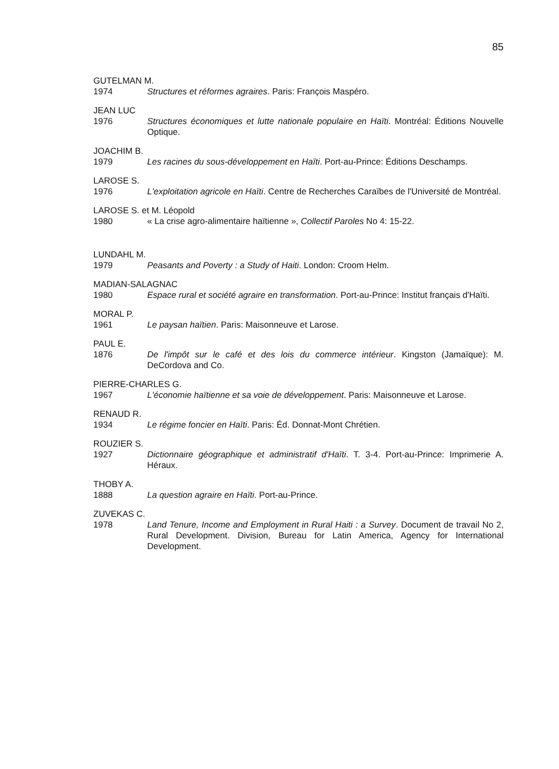85
GUTELMAN M.
1974 Structures et réformes agraires. Paris: François Maspéro.
JEAN LUC
1976 Structures économiques et lutte nationale populaire en Haïti. Montréal: Éditions Nouvelle Optique.
JOACHIM B.
1979 Les racines du sous-développement en Haïti. Port-au-Prince: Éditions Deschamps.
LAROSE S.
1976 L'exploitation agricole en Haïti. Centre de Recherches Caraïbes de l'Université de Montréal.
LAROSE S. et M. Léopold
1980 « La crise agro-alimentaire haïtienne », Collectif Paroles No 4: 15-22.
LUNDAHL M.
1979 Peasants and Poverty : a Study of Haiti. London: Croom Helm.
MADIAN-SALAGNAC
1980 Espace rural et société agraire en transformation. Port-au-Prince: Institut français d'Haïti.
MORAL P.
1961 Le paysan haïtien. Paris: Maisonneuve et Larose.
PAUL E.
1876 De l'impôt sur le café et des lois du commerce intérieur. Kingston (Jamaïque): M. DeCordova and Co.
PIERRE-CHARLES G.
1967 L'économie haïtienne et sa voie de développement. Paris: Maisonneuve et Larose.
RENAUD R.
1934 Le régime foncier en Haïti. Paris: Éd. Donnat-Mont Chrétien.
ROUZIER S.
1927 Dictionnaire géographique et administratif d'Haïti. T. 3-4. Port-au-Prince: Imprimerie A. Héraux.
THOBY A.
1888 La question agraire en Haïti. Port-au-Prince.
ZUVEKAS C.
1978 Land Tenure, Income and Employment in Rural Haiti : a Survey. Document de travail No 2, Rural Development. Division, Bureau for Latin America, Agency for International Development.